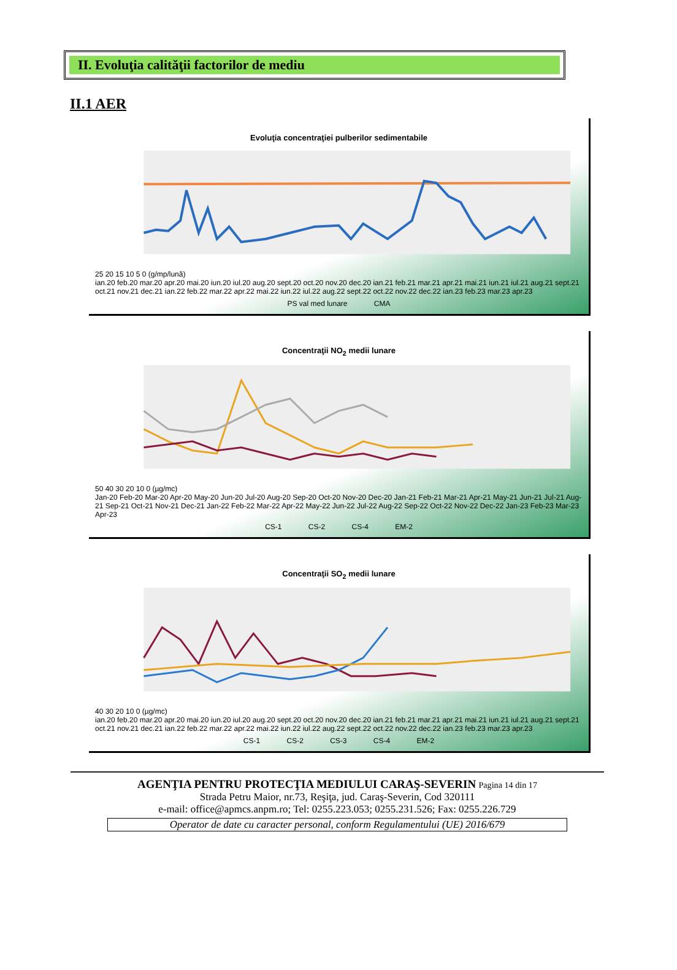II. Evoluţia calităţii factorilor de mediu
II.1 AER
Evoluţia concentraţiei pulberilor sedimentabile
25 20 15 10 5 0 (g/mp/lună)
ian.20 feb.20 mar.20 apr.20 mai.20 iun.20 iul.20 aug.20 sept.20 oct.20 nov.20 dec.20 ian.21 feb.21 mar.21 apr.21 mai.21 iun.21 iul.21 aug.21 sept.21 oct.21 nov.21 dec.21 ian.22 feb.22 mar.22 apr.22 mai.22 iun.22 iul.22 aug.22 sept.22 oct.22 nov.22 dec.22 ian.23 feb.23 mar.23 apr.23
PS val med lunare CMA
Concentraţii NO<sub>2</sub> medii lunare
50 40 30 20 10 0 (µg/mc)
Jan-20 Feb-20 Mar-20 Apr-20 May-20 Jun-20 Jul-20 Aug-20 Sep-20 Oct-20 Nov-20 Dec-20 Jan-21 Feb-21 Mar-21 Apr-21 May-21 Jun-21 Jul-21 Aug-21 Sep-21 Oct-21 Nov-21 Dec-21 Jan-22 Feb-22 Mar-22 Apr-22 May-22 Jun-22 Jul-22 Aug-22 Sep-22 Oct-22 Nov-22 Dec-22 Jan-23 Feb-23 Mar-23 Apr-23
CS-1 CS-2 CS-4 EM-2
Concentraţii SO<sub>2</sub> medii lunare
40 30 20 10 0 (µg/mc)
ian.20 feb.20 mar.20 apr.20 mai.20 iun.20 iul.20 aug.20 sept.20 oct.20 nov.20 dec.20 ian.21 feb.21 mar.21 apr.21 mai.21 iun.21 iul.21 aug.21 sept.21 oct.21 nov.21 dec.21 ian.22 feb.22 mar.22 apr.22 mai.22 iun.22 iul.22 aug.22 sept.22 oct.22 nov.22 dec.22 ian.23 feb.23 mar.23 apr.23
CS-1 CS-2 CS-3 CS-4 EM-2
AGENŢIA PENTRU PROTECŢIA MEDIULUI CARAŞ-SEVERIN Pagina 14 din 17
Strada Petru Maior, nr.73, Reşiţa, jud. Caraş-Severin, Cod 320111
e-mail: office@apmcs.anpm.ro; Tel: 0255.223.053; 0255.231.526; Fax: 0255.226.729
Operator de date cu caracter personal, conform Regulamentului (UE) 2016/679